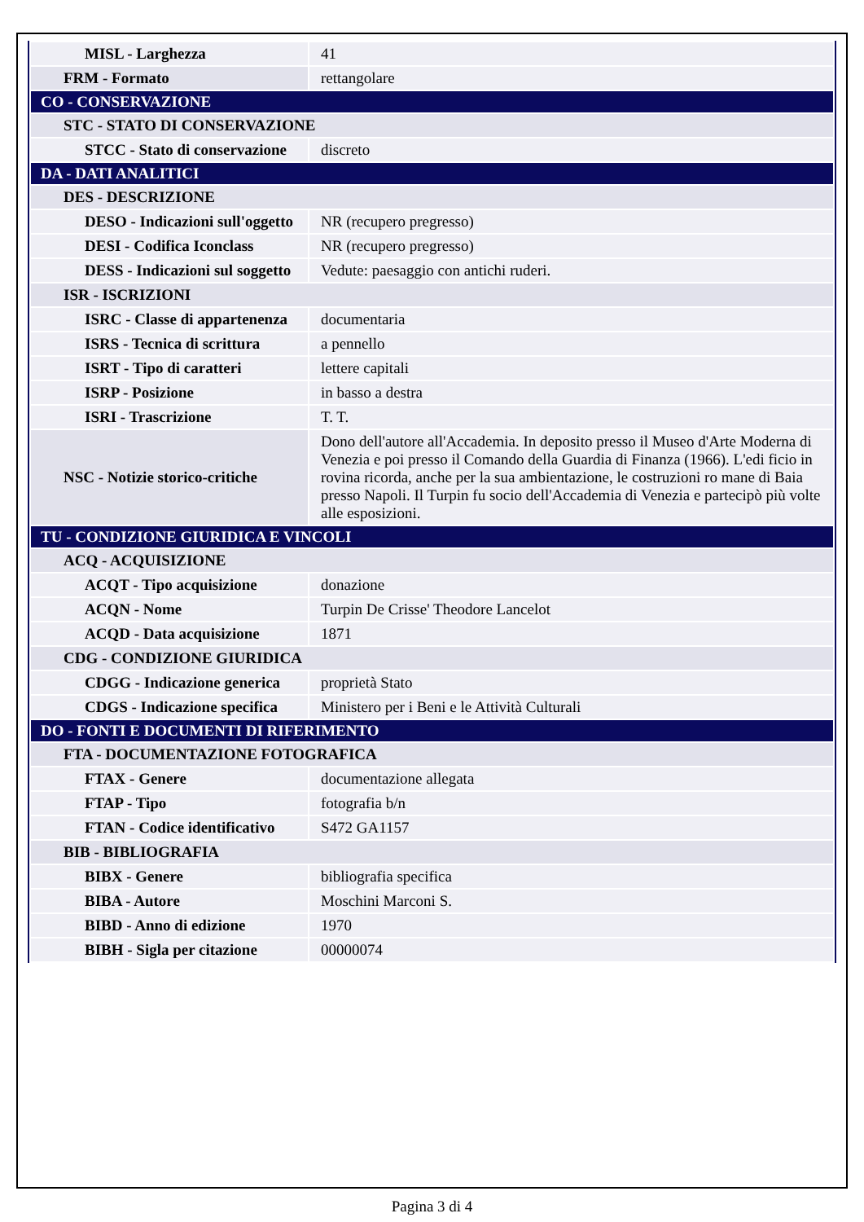| MISL - Larghezza | 41 |
| FRM - Formato | rettangolare |
| CO - CONSERVAZIONE | |
| STC - STATO DI CONSERVAZIONE | |
| STCC - Stato di conservazione | discreto |
| DA - DATI ANALITICI | |
| DES - DESCRIZIONE | |
| DESO - Indicazioni sull'oggetto | NR (recupero pregresso) |
| DESI - Codifica Iconclass | NR (recupero pregresso) |
| DESS - Indicazioni sul soggetto | Vedute: paesaggio con antichi ruderi. |
| ISR - ISCRIZIONI | |
| ISRC - Classe di appartenenza | documentaria |
| ISRS - Tecnica di scrittura | a pennello |
| ISRT - Tipo di caratteri | lettere capitali |
| ISRP - Posizione | in basso a destra |
| ISRI - Trascrizione | T. T. |
| NSC - Notizie storico-critiche | Dono dell'autore all'Accademia. In deposito presso il Museo d'Arte Moderna di Venezia e poi presso il Comando della Guardia di Finanza (1966). L'edi ficio in rovina ricorda, anche per la sua ambientazione, le costruzioni ro mane di Baia presso Napoli. Il Turpin fu socio dell'Accademia di Venezia e partecipò più volte alle esposizioni. |
| TU - CONDIZIONE GIURIDICA E VINCOLI | |
| ACQ - ACQUISIZIONE | |
| ACQT - Tipo acquisizione | donazione |
| ACQN - Nome | Turpin De Crisse' Theodore Lancelot |
| ACQD - Data acquisizione | 1871 |
| CDG - CONDIZIONE GIURIDICA | |
| CDGG - Indicazione generica | proprietà Stato |
| CDGS - Indicazione specifica | Ministero per i Beni e le Attività Culturali |
| DO - FONTI E DOCUMENTI DI RIFERIMENTO | |
| FTA - DOCUMENTAZIONE FOTOGRAFICA | |
| FTAX - Genere | documentazione allegata |
| FTAP - Tipo | fotografia b/n |
| FTAN - Codice identificativo | S472 GA1157 |
| BIB - BIBLIOGRAFIA | |
| BIBX - Genere | bibliografia specifica |
| BIBA - Autore | Moschini Marconi S. |
| BIBD - Anno di edizione | 1970 |
| BIBH - Sigla per citazione | 00000074 |
Pagina 3 di 4